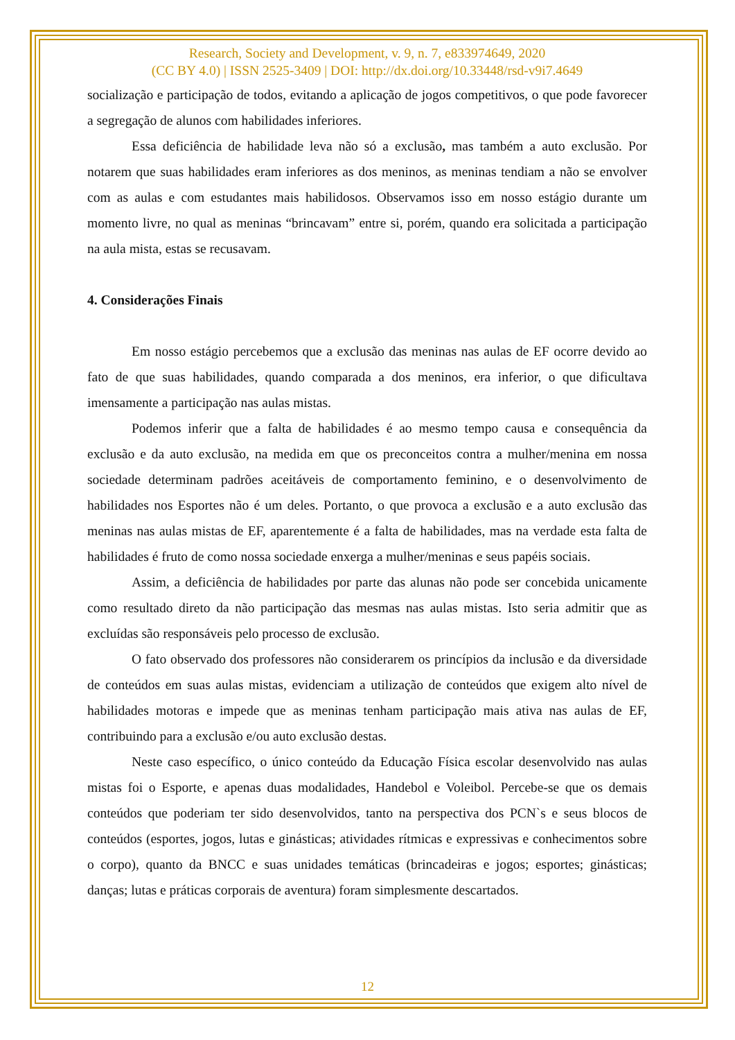Research, Society and Development, v. 9, n. 7, e833974649, 2020
(CC BY 4.0) | ISSN 2525-3409 | DOI: http://dx.doi.org/10.33448/rsd-v9i7.4649
socialização e participação de todos, evitando a aplicação de jogos competitivos, o que pode favorecer a segregação de alunos com habilidades inferiores.
Essa deficiência de habilidade leva não só a exclusão, mas também a auto exclusão. Por notarem que suas habilidades eram inferiores as dos meninos, as meninas tendiam a não se envolver com as aulas e com estudantes mais habilidosos. Observamos isso em nosso estágio durante um momento livre, no qual as meninas “brincavam” entre si, porém, quando era solicitada a participação na aula mista, estas se recusavam.
4. Considerações Finais
Em nosso estágio percebemos que a exclusão das meninas nas aulas de EF ocorre devido ao fato de que suas habilidades, quando comparada a dos meninos, era inferior, o que dificultava imensamente a participação nas aulas mistas.
Podemos inferir que a falta de habilidades é ao mesmo tempo causa e consequência da exclusão e da auto exclusão, na medida em que os preconceitos contra a mulher/menina em nossa sociedade determinam padrões aceitáveis de comportamento feminino, e o desenvolvimento de habilidades nos Esportes não é um deles. Portanto, o que provoca a exclusão e a auto exclusão das meninas nas aulas mistas de EF, aparentemente é a falta de habilidades, mas na verdade esta falta de habilidades é fruto de como nossa sociedade enxerga a mulher/meninas e seus papéis sociais.
Assim, a deficiência de habilidades por parte das alunas não pode ser concebida unicamente como resultado direto da não participação das mesmas nas aulas mistas. Isto seria admitir que as excluídas são responsáveis pelo processo de exclusão.
O fato observado dos professores não considerarem os princípios da inclusão e da diversidade de conteúdos em suas aulas mistas, evidenciam a utilização de conteúdos que exigem alto nível de habilidades motoras e impede que as meninas tenham participação mais ativa nas aulas de EF, contribuindo para a exclusão e/ou auto exclusão destas.
Neste caso específico, o único conteúdo da Educação Física escolar desenvolvido nas aulas mistas foi o Esporte, e apenas duas modalidades, Handebol e Voleibol. Percebe-se que os demais conteúdos que poderiam ter sido desenvolvidos, tanto na perspectiva dos PCN`s e seus blocos de conteúdos (esportes, jogos, lutas e ginásticas; atividades rítmicas e expressivas e conhecimentos sobre o corpo), quanto da BNCC e suas unidades temáticas (brincadeiras e jogos; esportes; ginásticas; danças; lutas e práticas corporais de aventura) foram simplesmente descartados.
12